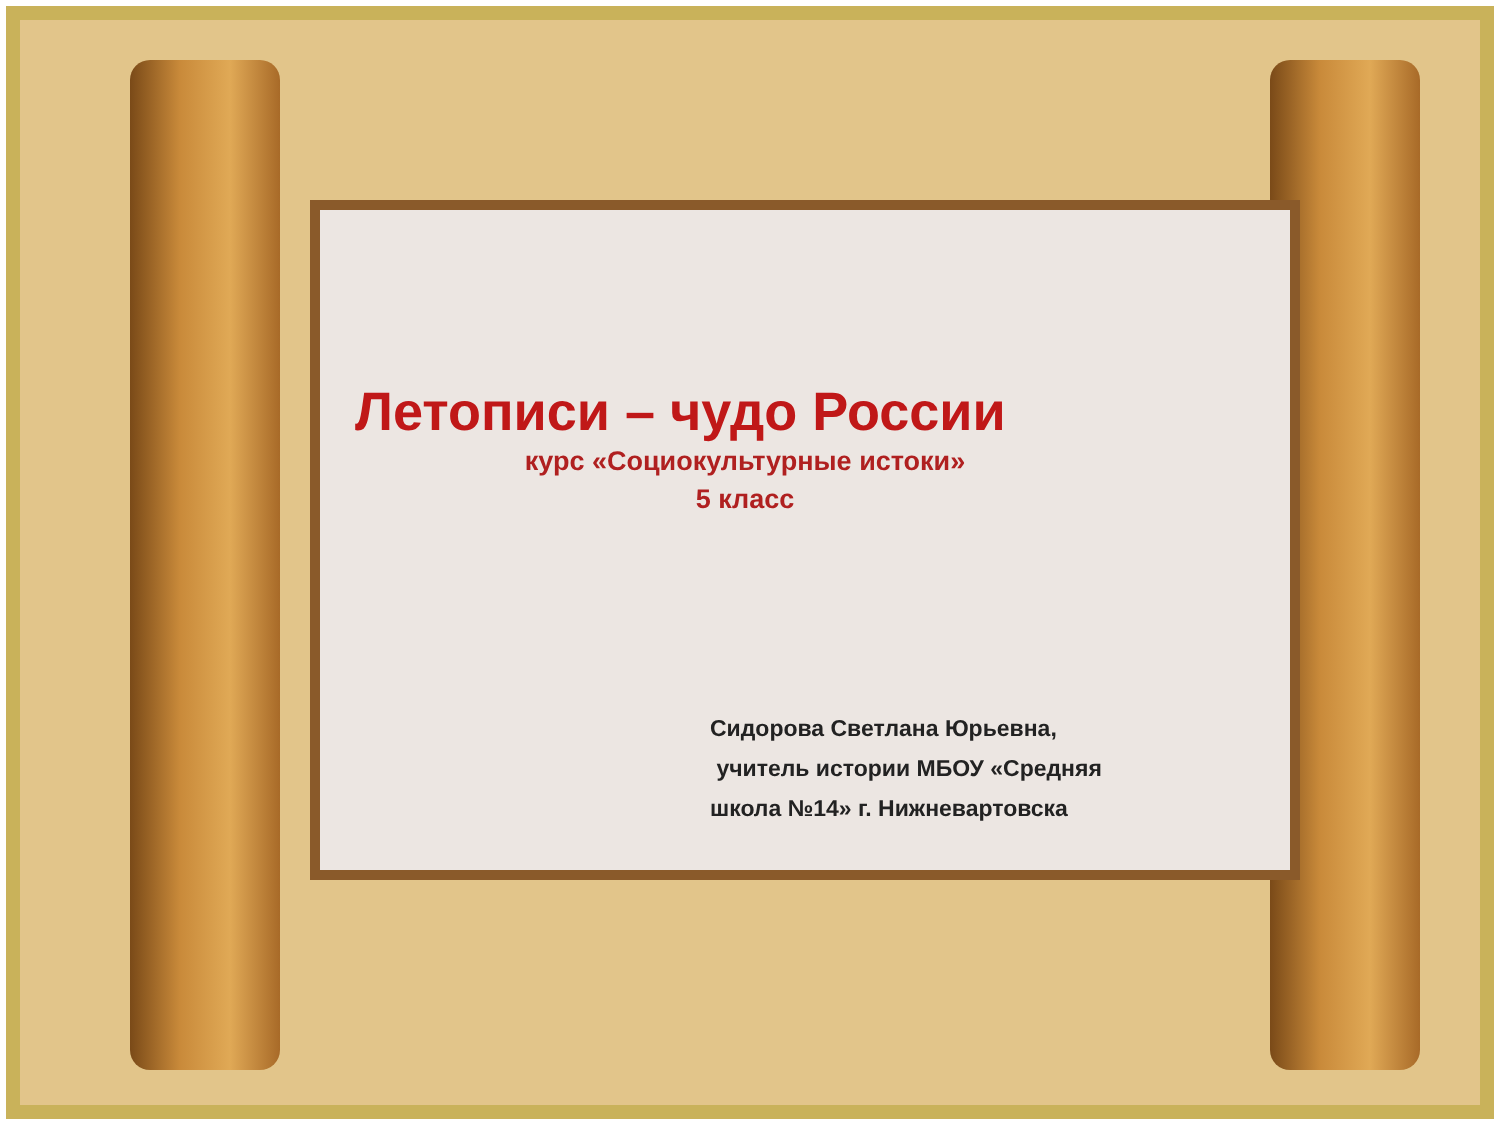Летописи – чудо России
курс «Социокультурные истоки»
5 класс
Сидорова Светлана Юрьевна,
учитель истории МБОУ «Средняя
школа №14» г. Нижневартовска